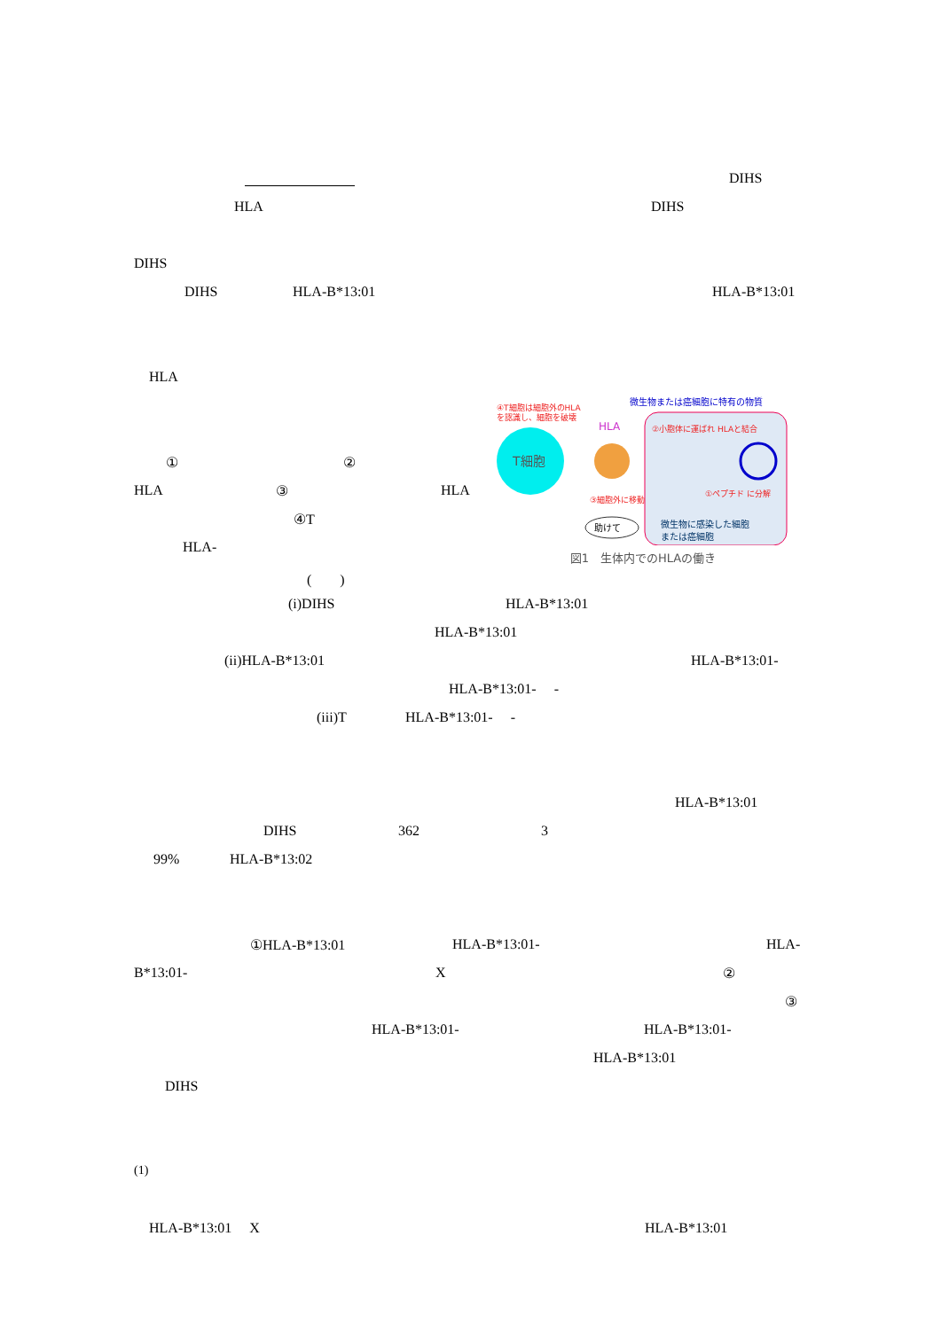DIHS
HLA DIHS
DIHS
DIHS HLA-B*13:01 HLA-B*13:01
HLA
① ②
HLA ③ HLA
④T
HLA-
(　　)
T細胞
HLA
④T細胞は細胞外のHLA
を認識し、細胞を破壊
微生物または癌細胞に特有の物質
②小胞体に運ばれ HLAと結合
③細胞外に移動
①ペプチド に分解
助けて
微生物に感染した細胞
または癌細胞
図1　生体内でのHLAの働き
(i)DIHS HLA-B*13:01
HLA-B*13:01
(ii)HLA-B*13:01 HLA-B*13:01-
HLA-B*13:01- -
(iii)T HLA-B*13:01- -
HLA-B*13:01
DIHS 362 3
99% HLA-B*13:02
①HLA-B*13:01 HLA-B*13:01- HLA-
B*13:01- X ②
③
HLA-B*13:01- HLA-B*13:01-
HLA-B*13:01
DIHS
(1)
HLA-B*13:01 X HLA-B*13:01